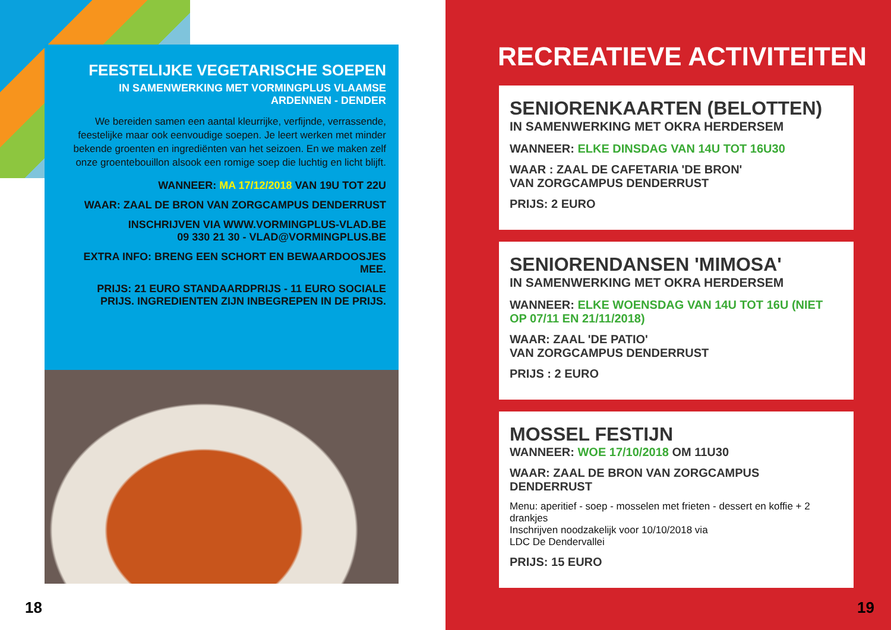FEESTELIJKE VEGETARISCHE SOEPEN
IN SAMENWERKING MET VORMINGPLUS VLAAMSE
ARDENNEN - DENDER
We bereiden samen een aantal kleurrijke, verfijnde, verrassende, feestelijke maar ook eenvoudige soepen. Je leert werken met minder bekende groenten en ingrediënten van het seizoen. En we maken zelf onze groentebouillon alsook een romige soep die luchtig en licht blijft.
WANNEER: MA 17/12/2018 VAN 19U TOT 22U
WAAR: ZAAL DE BRON VAN ZORGCAMPUS DENDERRUST
INSCHRIJVEN VIA WWW.VORMINGPLUS-VLAD.BE
09 330 21 30 - VLAD@VORMINGPLUS.BE
EXTRA INFO: BRENG EEN SCHORT EN BEWAARDOOSJES MEE.
PRIJS: 21 EURO STANDAARDPRIJS - 11 EURO SOCIALE PRIJS. INGREDIENTEN ZIJN INBEGREPEN IN DE PRIJS.
18
RECREATIEVE ACTIVITEITEN
SENIORENKAARTEN (BELOTTEN)
IN SAMENWERKING MET OKRA HERDERSEM
WANNEER: ELKE DINSDAG VAN 14U TOT 16U30
WAAR : ZAAL DE CAFETARIA 'DE BRON'
VAN ZORGCAMPUS DENDERRUST
PRIJS: 2 EURO
SENIORENDANSEN 'MIMOSA'
IN SAMENWERKING MET OKRA HERDERSEM
WANNEER: ELKE WOENSDAG VAN 14U TOT 16U (NIET OP 07/11 EN 21/11/2018)
WAAR: ZAAL 'DE PATIO'
VAN ZORGCAMPUS DENDERRUST
PRIJS : 2 EURO
MOSSEL FESTIJN
WANNEER: WOE 17/10/2018 OM 11U30
WAAR: ZAAL DE BRON VAN ZORGCAMPUS DENDERRUST
Menu: aperitief - soep - mosselen met frieten - dessert en koffie + 2 drankjes
Inschrijven noodzakelijk voor 10/10/2018 via
LDC De Dendervallei
PRIJS: 15 EURO
19